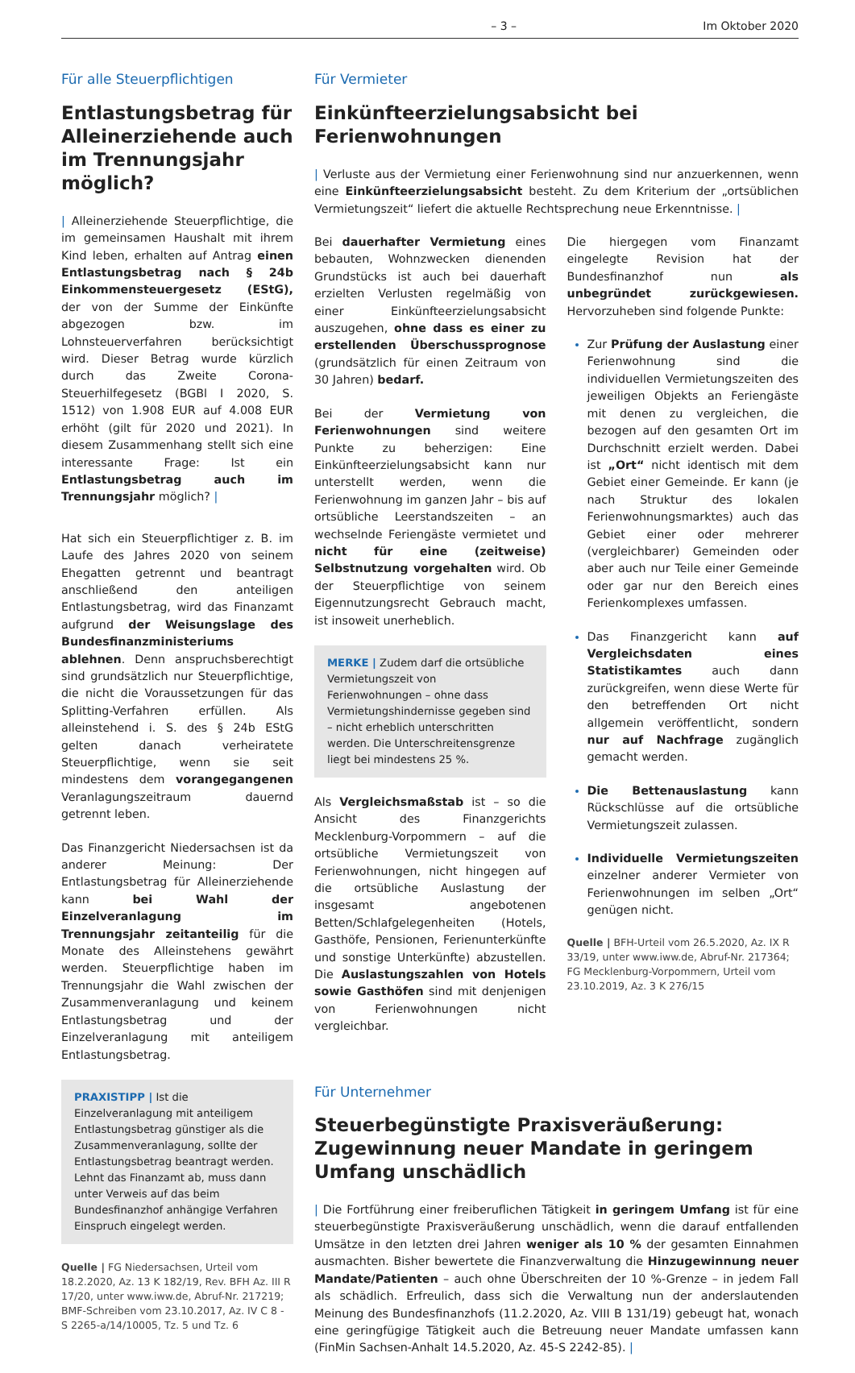– 3 – Im Oktober 2020
Für alle Steuerpflichtigen
Entlastungsbetrag für Alleinerziehende auch im Trennungsjahr möglich?
| Alleinerziehende Steuerpflichtige, die im gemeinsamen Haushalt mit ihrem Kind leben, erhalten auf Antrag einen Entlastungsbetrag nach § 24b Einkommensteuergesetz (EStG), der von der Summe der Einkünfte abgezogen bzw. im Lohnsteuerverfahren berücksichtigt wird. Dieser Betrag wurde kürzlich durch das Zweite Corona-Steuerhilfegesetz (BGBl I 2020, S. 1512) von 1.908 EUR auf 4.008 EUR erhöht (gilt für 2020 und 2021). In diesem Zusammenhang stellt sich eine interessante Frage: Ist ein Entlastungsbetrag auch im Trennungsjahr möglich? |
Hat sich ein Steuerpflichtiger z. B. im Laufe des Jahres 2020 von seinem Ehegatten getrennt und beantragt anschließend den anteiligen Entlastungsbetrag, wird das Finanzamt aufgrund der Weisungslage des Bundesfinanzministeriums ablehnen. Denn anspruchsberechtigt sind grundsätzlich nur Steuerpflichtige, die nicht die Voraussetzungen für das Splitting-Verfahren erfüllen. Als alleinstehend i. S. des § 24b EStG gelten danach verheiratete Steuerpflichtige, wenn sie seit mindestens dem vorangegangenen Veranlagungszeitraum dauernd getrennt leben.
Das Finanzgericht Niedersachsen ist da anderer Meinung: Der Entlastungsbetrag für Alleinerziehende kann bei Wahl der Einzelveranlagung im Trennungsjahr zeitanteilig für die Monate des Alleinstehens gewährt werden. Steuerpflichtige haben im Trennungsjahr die Wahl zwischen der Zusammenveranlagung und keinem Entlastungsbetrag und der Einzelveranlagung mit anteiligem Entlastungsbetrag.
PRAXISTIPP | Ist die Einzelveranlagung mit anteiligem Entlastungsbetrag günstiger als die Zusammenveranlagung, sollte der Entlastungsbetrag beantragt werden. Lehnt das Finanzamt ab, muss dann unter Verweis auf das beim Bundesfinanzhof anhängige Verfahren Einspruch eingelegt werden.
Quelle | FG Niedersachsen, Urteil vom 18.2.2020, Az. 13 K 182/19, Rev. BFH Az. III R 17/20, unter www.iww.de, Abruf-Nr. 217219; BMF-Schreiben vom 23.10.2017, Az. IV C 8 - S 2265-a/14/10005, Tz. 5 und Tz. 6
Für Vermieter
Einkünfteerzielungsabsicht bei Ferienwohnungen
| Verluste aus der Vermietung einer Ferienwohnung sind nur anzuerkennen, wenn eine Einkünfteerzielungsabsicht besteht. Zu dem Kriterium der „ortsüblichen Vermietungszeit“ liefert die aktuelle Rechtsprechung neue Erkenntnisse. |
Bei dauerhafter Vermietung eines bebauten, Wohnzwecken dienenden Grundstücks ist auch bei dauerhaft erzielten Verlusten regelmäßig von einer Einkünfteerzielungsabsicht auszugehen, ohne dass es einer zu erstellenden Überschussprognose (grundsätzlich für einen Zeitraum von 30 Jahren) bedarf.
Bei der Vermietung von Ferienwohnungen sind weitere Punkte zu beherzigen: Eine Einkünfteerzielungsabsicht kann nur unterstellt werden, wenn die Ferienwohnung im ganzen Jahr – bis auf ortsübliche Leerstandszeiten – an wechselnde Feriengäste vermietet und nicht für eine (zeitweise) Selbstnutzung vorgehalten wird. Ob der Steuerpflichtige von seinem Eigennutzungsrecht Gebrauch macht, ist insoweit unerheblich.
MERKE | Zudem darf die ortsübliche Vermietungszeit von Ferienwohnungen – ohne dass Vermietungshindernisse gegeben sind – nicht erheblich unterschritten werden. Die Unterschreitensgrenze liegt bei mindestens 25 %.
Als Vergleichsmaßstab ist – so die Ansicht des Finanzgerichts Mecklenburg-Vorpommern – auf die ortsübliche Vermietungszeit von Ferienwohnungen, nicht hingegen auf die ortsübliche Auslastung der insgesamt angebotenen Betten/Schlafgelegenheiten (Hotels, Gasthöfe, Pensionen, Ferienunterkünfte und sonstige Unterkünfte) abzustellen. Die Auslastungszahlen von Hotels sowie Gasthöfen sind mit denjenigen von Ferienwohnungen nicht vergleichbar.
Die hiergegen vom Finanzamt eingelegte Revision hat der Bundesfinanzhof nun als unbegründet zurückgewiesen. Hervorzuheben sind folgende Punkte:
Zur Prüfung der Auslastung einer Ferienwohnung sind die individuellen Vermietungszeiten des jeweiligen Objekts an Feriengäste mit denen zu vergleichen, die bezogen auf den gesamten Ort im Durchschnitt erzielt werden. Dabei ist „Ort“ nicht identisch mit dem Gebiet einer Gemeinde. Er kann (je nach Struktur des lokalen Ferienwohnungsmarktes) auch das Gebiet einer oder mehrerer (vergleichbarer) Gemeinden oder aber auch nur Teile einer Gemeinde oder gar nur den Bereich eines Ferienkomplexes umfassen.
Das Finanzgericht kann auf Vergleichsdaten eines Statistikamtes auch dann zurückgreifen, wenn diese Werte für den betreffenden Ort nicht allgemein veröffentlicht, sondern nur auf Nachfrage zugänglich gemacht werden.
Die Bettenauslastung kann Rückschlüsse auf die ortsübliche Vermietungszeit zulassen.
Individuelle Vermietungszeiten einzelner anderer Vermieter von Ferienwohnungen im selben „Ort“ genügen nicht.
Quelle | BFH-Urteil vom 26.5.2020, Az. IX R 33/19, unter www.iww.de, Abruf-Nr. 217364; FG Mecklenburg-Vorpommern, Urteil vom 23.10.2019, Az. 3 K 276/15
Für Unternehmer
Steuerbegünstigte Praxisveräußerung: Zugewinnung neuer Mandate in geringem Umfang unschädlich
| Die Fortführung einer freiberuflichen Tätigkeit in geringem Umfang ist für eine steuerbegünstigte Praxisveräußerung unschädlich, wenn die darauf entfallenden Umsätze in den letzten drei Jahren weniger als 10 % der gesamten Einnahmen ausmachten. Bisher bewertete die Finanzverwaltung die Hinzugewinnung neuer Mandate/Patienten – auch ohne Überschreiten der 10 %-Grenze – in jedem Fall als schädlich. Erfreulich, dass sich die Verwaltung nun der anderslautenden Meinung des Bundesfinanzhofs (11.2.2020, Az. VIII B 131/19) gebeugt hat, wonach eine geringfügige Tätigkeit auch die Betreuung neuer Mandate umfassen kann (FinMin Sachsen-Anhalt 14.5.2020, Az. 45-S 2242-85). |